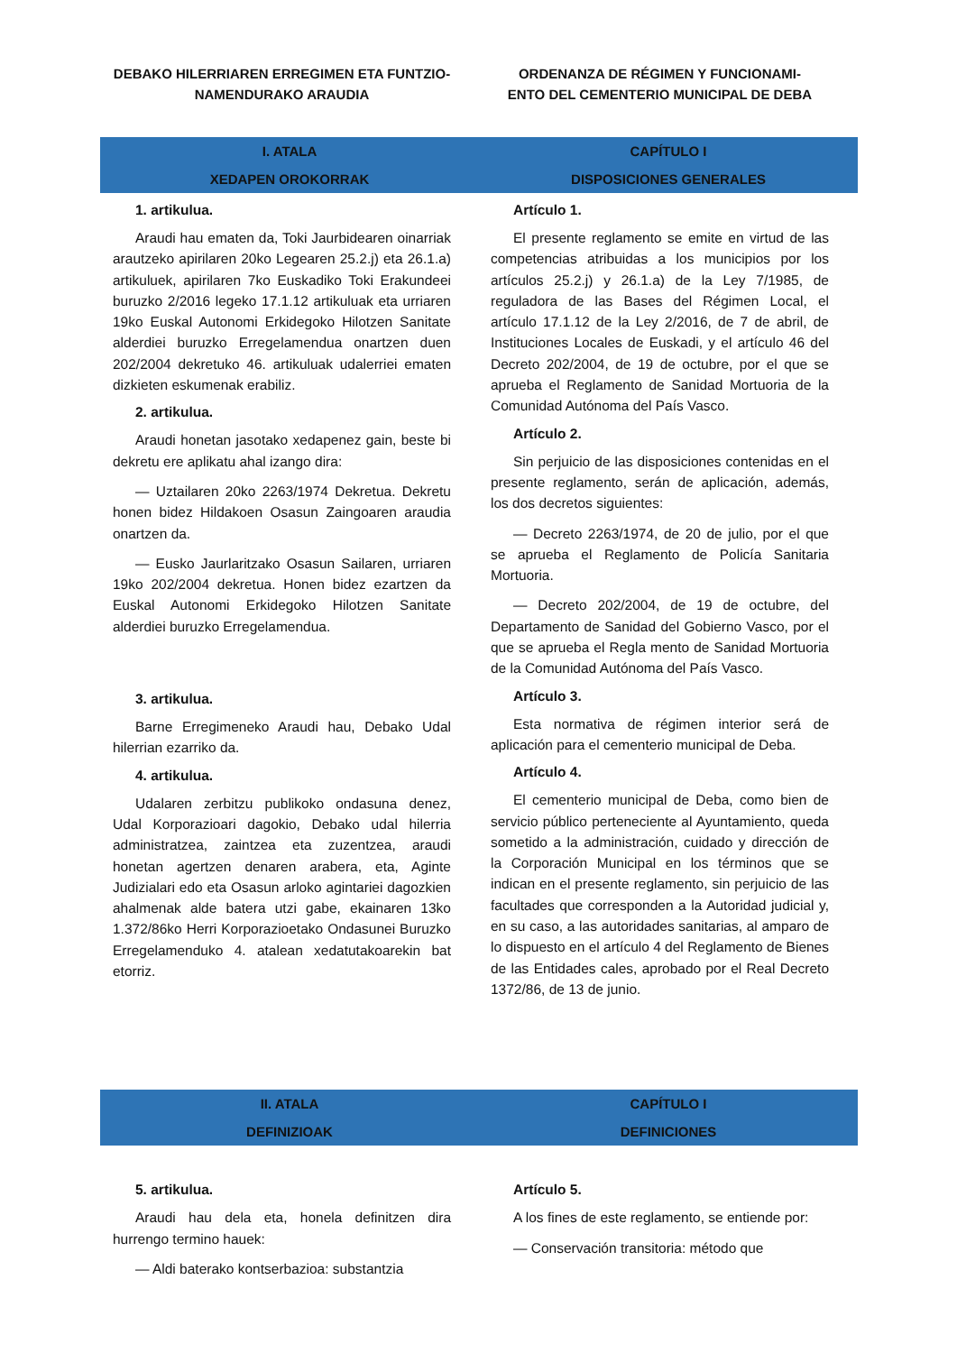DEBAKO HILERRIAREN ERREGIMEN ETA FUNTZIO-
NAMENDURAKO ARAUDIA
ORDENANZA DE RÉGIMEN Y FUNCIONAMI-
ENTO DEL CEMENTERIO MUNICIPAL DE DEBA
I. ATALA
XEDAPEN OROKORRAK
CAPÍTULO I
DISPOSICIONES GENERALES
1. artikulua.
Araudi hau ematen da, Toki Jaurbidearen oinarriak arautzeko apirilaren 20ko Legearen 25.2.j) eta 26.1.a) artikuluek, apirilaren 7ko Euskadiko Toki Erakundeei buruzko 2/2016 legeko 17.1.12 artikuluak eta urriaren 19ko Euskal Autonomi Erkidegoko Hilotzen Sanitate alderdiei buruzko Erregelamendua onartzen duen 202/2004 dekretuko 46. artikuluak udalerriei ematen dizkieten eskumenak erabiliz.
2. artikulua.
Araudi honetan jasotako xedapenez gain, beste bi dekretu ere aplikatu ahal izango dira:
— Uztailaren 20ko 2263/1974 Dekretua. Dekretu honen bidez Hildakoen Osasun Zaingoaren araudia onartzen da.
— Eusko Jaurlaritzako Osasun Sailaren, urriaren 19ko 202/2004 dekretua. Honen bidez ezartzen da Euskal Autonomi Erkidegoko Hilotzen Sanitate alderdiei buruzko Erregelamendua.
3. artikulua.
Barne Erregimeneko Araudi hau, Debako Udal hilerrian ezarriko da.
4. artikulua.
Udalaren zerbitzu publikoko ondasuna denez, Udal Korporazioari dagokio, Debako udal hilerria administratzea, zaintzea eta zuzentzea, araudi honetan agertzen denaren arabera, eta, Aginte Judizialari edo eta Osasun arloko agintariei dagozkien ahalmenak alde batera utzi gabe, ekainaren 13ko 1.372/86ko Herri Korporazioetako Ondasunei Buruzko Erregelamenduko 4. atalean xedatutakoarekin bat etorriz.
Artículo 1.
El presente reglamento se emite en virtud de las competencias atribuidas a los municipios por los artículos 25.2.j) y 26.1.a) de la Ley 7/1985, de reguladora de las Bases del Régimen Local, el artículo 17.1.12 de la Ley 2/2016, de 7 de abril, de Instituciones Locales de Euskadi, y el artículo 46 del Decreto 202/2004, de 19 de octubre, por el que se aprueba el Reglamento de Sanidad Mortuoria de la Comunidad Autónoma del País Vasco.
Artículo 2.
Sin perjuicio de las disposiciones contenidas en el presente reglamento, serán de aplicación, además, los dos decretos siguientes:
— Decreto 2263/1974, de 20 de julio, por el que se aprueba el Reglamento de Policía Sanitaria Mortuoria.
— Decreto 202/2004, de 19 de octubre, del Departamento de Sanidad del Gobierno Vasco, por el que se aprueba el Regla mento de Sanidad Mortuoria de la Comunidad Autónoma del País Vasco.
Artículo 3.
Esta normativa de régimen interior será de aplicación para el cementerio municipal de Deba.
Artículo 4.
El cementerio municipal de Deba, como bien de servicio público perteneciente al Ayuntamiento, queda sometido a la administración, cuidado y dirección de la Corporación Municipal en los términos que se indican en el presente reglamento, sin perjuicio de las facultades que corresponden a la Autoridad judicial y, en su caso, a las autoridades sanitarias, al amparo de lo dispuesto en el artículo 4 del Reglamento de Bienes de las Entidades cales, aprobado por el Real Decreto 1372/86, de 13 de junio.
II. ATALA
DEFINIZIOAK
CAPÍTULO I
DEFINICIONES
5. artikulua.
Araudi hau dela eta, honela definitzen dira hurrengo termino hauek:
— Aldi baterako kontserbazioa: substantzia
Artículo 5.
A los fines de este reglamento, se entiende por:
— Conservación transitoria: método que